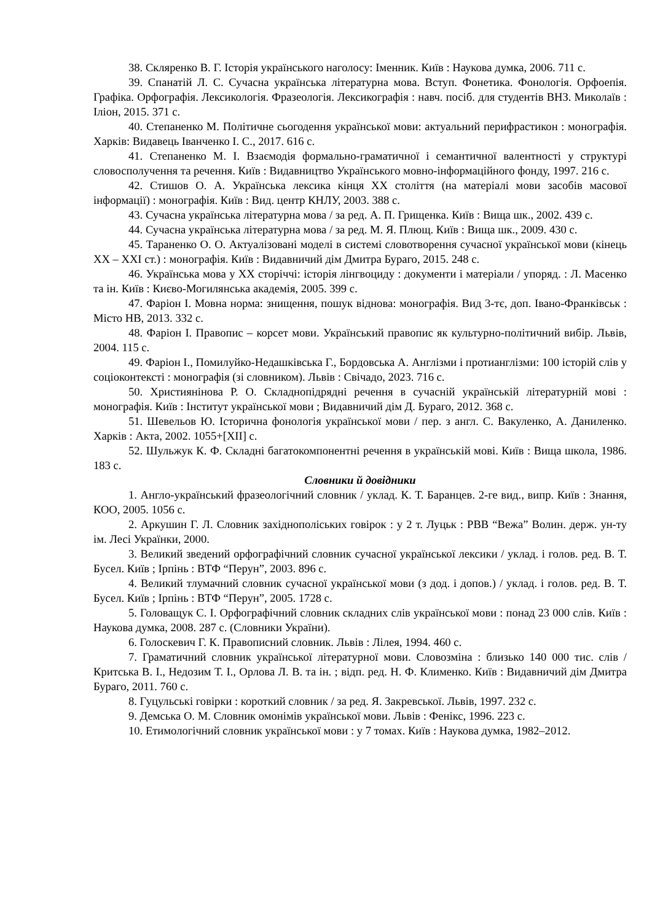38. Скляренко В. Г. Історія українського наголосу: Іменник. Київ : Наукова думка, 2006. 711 с.
39. Спанатій Л. С. Сучасна українська літературна мова. Вступ. Фонетика. Фонологія. Орфоепія. Графіка. Орфографія. Лексикологія. Фразеологія. Лексикографія : навч. посіб. для студентів ВНЗ. Миколаїв : Іліон, 2015. 371 с.
40. Степаненко М. Політичне сьогодення української мови: актуальний перифрастикон : монографія. Харків: Видавець Іванченко І. С., 2017. 616 с.
41. Степаненко М. І. Взаємодія формально-граматичної і семантичної валентності у структурі словосполучення та речення. Київ : Видавництво Українського мовно-інформаційного фонду, 1997. 216 с.
42. Стишов О. А. Українська лексика кінця ХХ століття (на матеріалі мови засобів масової інформації) : монографія. Київ : Вид. центр КНЛУ, 2003. 388 с.
43. Сучасна українська літературна мова / за ред. А. П. Грищенка. Київ : Вища шк., 2002. 439 с.
44. Сучасна українська літературна мова / за ред. М. Я. Плющ. Київ : Вища шк., 2009. 430 с.
45. Тараненко О. О. Актуалізовані моделі в системі словотворення сучасної української мови (кінець ХХ – ХХІ ст.) : монографія. Київ : Видавничий дім Дмитра Бураго, 2015. 248 с.
46. Українська мова у ХХ сторіччі: історія лінгвоциду : документи і матеріали / упоряд. : Л. Масенко та ін. Київ : Києво-Могилянська академія, 2005. 399 с.
47. Фаріон І. Мовна норма: знищення, пошук віднова: монографія. Вид 3-тє, доп. Івано-Франківськ : Місто НВ, 2013. 332 с.
48. Фаріон І. Правопис – корсет мови. Український правопис як культурно-політичний вибір. Львів, 2004. 115 с.
49. Фаріон І., Помилуйко-Недашківська Г., Бордовська А. Англізми і протианглізми: 100 історій слів у соціоконтексті : монографія (зі словником). Львів : Свічадо, 2023. 716 с.
50. Християнінова Р. О. Складнопідрядні речення в сучасній українській літературній мові : монографія. Київ : Інститут української мови ; Видавничий дім Д. Бураго, 2012. 368 с.
51. Шевельов Ю. Історична фонологія української мови / пер. з англ. С. Вакуленко, А. Даниленко. Харків : Акта, 2002. 1055+[ХІІ] с.
52. Шульжук К. Ф. Складні багатокомпонентні речення в українській мові. Київ : Вища школа, 1986. 183 с.
Словники й довідники
1. Англо-український фразеологічний словник / уклад. К. Т. Баранцев. 2-ге вид., випр. Київ : Знання, КОО, 2005. 1056 с.
2. Аркушин Г. Л. Словник західнополіських говірок : у 2 т. Луцьк : РВВ “Вежа” Волин. держ. ун-ту ім. Лесі Українки, 2000.
3. Великий зведений орфографічний словник сучасної української лексики / уклад. і голов. ред. В. Т. Бусел. Київ ; Ірпінь : ВТФ “Перун”, 2003. 896 с.
4. Великий тлумачний словник сучасної української мови (з дод. і допов.) / уклад. і голов. ред. В. Т. Бусел. Київ ; Ірпінь : ВТФ “Перун”, 2005. 1728 с.
5. Головащук С. І. Орфографічний словник складних слів української мови : понад 23 000 слів. Київ : Наукова думка, 2008. 287 с. (Словники України).
6. Голоскевич Г. К. Правописний словник. Львів : Лілея, 1994. 460 с.
7. Граматичний словник української літературної мови. Словозміна : близько 140 000 тис. слів / Критська В. І., Недозим Т. І., Орлова Л. В. та ін. ; відп. ред. Н. Ф. Клименко. Київ : Видавничий дім Дмитра Бураго, 2011. 760 с.
8. Гуцульські говірки : короткий словник / за ред. Я. Закревської. Львів, 1997. 232 с.
9. Демська О. М. Словник омонімів української мови. Львів : Фенікс, 1996. 223 с.
10. Етимологічний словник української мови : у 7 томах. Київ : Наукова думка, 1982–2012.